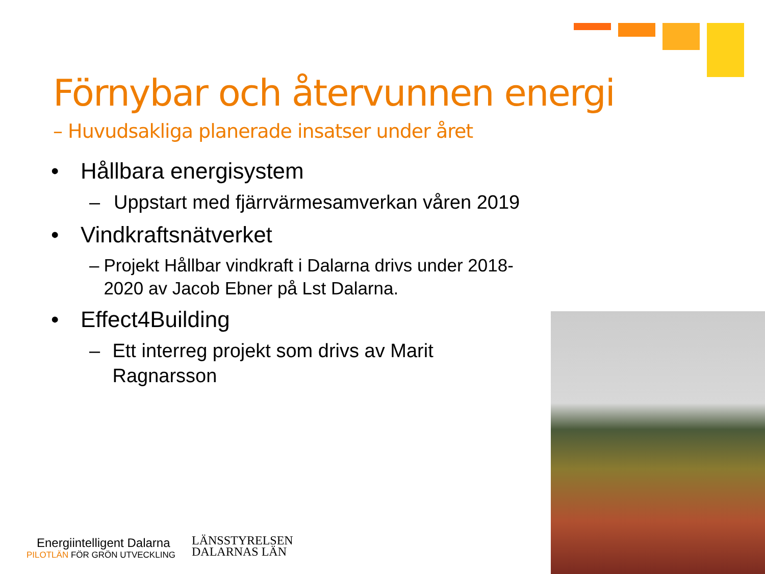Förnybar och återvunnen energi
– Huvudsakliga planerade insatser under året
• Hållbara energisystem
– Uppstart med fjärrvärmesamverkan våren 2019
• Vindkraftsnätverket
– Projekt Hållbar vindkraft i Dalarna drivs under 2018-2020 av Jacob Ebner på Lst Dalarna.
• Effect4Building
– Ett interreg projekt som drivs av Marit Ragnarsson
Energiintelligent Dalarna
PILOTLÄN FÖR GRÖN UTVECKLING
LÄNSSTYRELSEN
DALARNAS LÄN